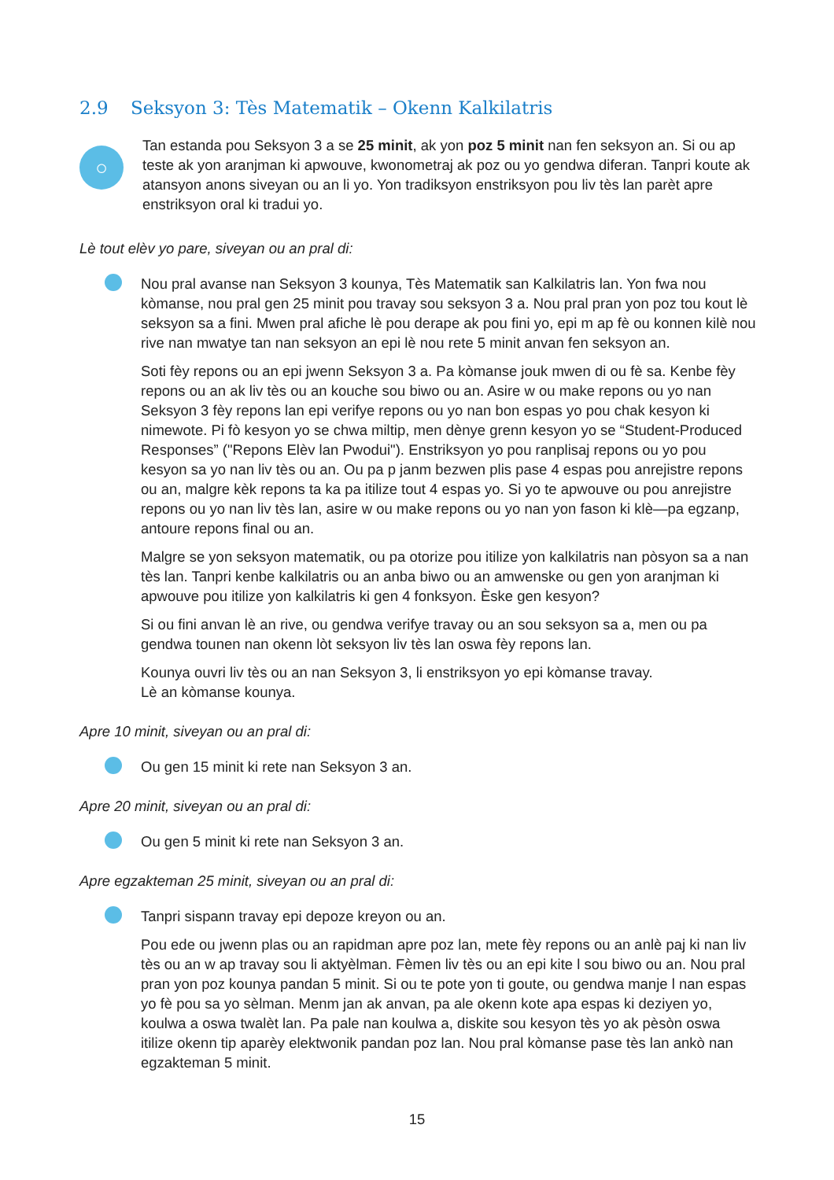2.9 Seksyon 3: Tès Matematik – Okenn Kalkilatris
○
Tan estanda pou Seksyon 3 a se 25 minit, ak yon poz 5 minit nan fen seksyon an. Si ou ap teste ak yon aranjman ki apwouve, kwonometraj ak poz ou yo gendwa diferan. Tanpri koute ak atansyon anons siveyan ou an li yo. Yon tradiksyon enstriksyon pou liv tès lan parèt apre enstriksyon oral ki tradui yo.
Lè tout elèv yo pare, siveyan ou an pral di:
Nou pral avanse nan Seksyon 3 kounya, Tès Matematik san Kalkilatris lan. Yon fwa nou kòmanse, nou pral gen 25 minit pou travay sou seksyon 3 a. Nou pral pran yon poz tou kout lè seksyon sa a fini. Mwen pral afiche lè pou derape ak pou fini yo, epi m ap fè ou konnen kilè nou rive nan mwatye tan nan seksyon an epi lè nou rete 5 minit anvan fen seksyon an.
Soti fèy repons ou an epi jwenn Seksyon 3 a. Pa kòmanse jouk mwen di ou fè sa. Kenbe fèy repons ou an ak liv tès ou an kouche sou biwo ou an. Asire w ou make repons ou yo nan Seksyon 3 fèy repons lan epi verifye repons ou yo nan bon espas yo pou chak kesyon ki nimewote. Pi fò kesyon yo se chwa miltip, men dènye grenn kesyon yo se “Student-Produced Responses” ("Repons Elèv lan Pwodui"). Enstriksyon yo pou ranplisaj repons ou yo pou kesyon sa yo nan liv tès ou an. Ou pa p janm bezwen plis pase 4 espas pou anrejistre repons ou an, malgre kèk repons ta ka pa itilize tout 4 espas yo. Si yo te apwouve ou pou anrejistre repons ou yo nan liv tès lan, asire w ou make repons ou yo nan yon fason ki klè—pa egzanp, antoure repons final ou an.
Malgre se yon seksyon matematik, ou pa otorize pou itilize yon kalkilatris nan pòsyon sa a nan tès lan. Tanpri kenbe kalkilatris ou an anba biwo ou an amwenske ou gen yon aranjman ki apwouve pou itilize yon kalkilatris ki gen 4 fonksyon. Èske gen kesyon?
Si ou fini anvan lè an rive, ou gendwa verifye travay ou an sou seksyon sa a, men ou pa gendwa tounen nan okenn lòt seksyon liv tès lan oswa fèy repons lan.
Kounya ouvri liv tès ou an nan Seksyon 3, li enstriksyon yo epi kòmanse travay.
Lè an kòmanse kounya.
Apre 10 minit, siveyan ou an pral di:
Ou gen 15 minit ki rete nan Seksyon 3 an.
Apre 20 minit, siveyan ou an pral di:
Ou gen 5 minit ki rete nan Seksyon 3 an.
Apre egzakteman 25 minit, siveyan ou an pral di:
Tanpri sispann travay epi depoze kreyon ou an.
Pou ede ou jwenn plas ou an rapidman apre poz lan, mete fèy repons ou an anlè paj ki nan liv tès ou an w ap travay sou li aktyèlman. Fèmen liv tès ou an epi kite l sou biwo ou an. Nou pral pran yon poz kounya pandan 5 minit. Si ou te pote yon ti goute, ou gendwa manje l nan espas yo fè pou sa yo sèlman. Menm jan ak anvan, pa ale okenn kote apa espas ki deziyen yo, koulwa a oswa twalèt lan. Pa pale nan koulwa a, diskite sou kesyon tès yo ak pèsòn oswa itilize okenn tip aparèy elektwonik pandan poz lan. Nou pral kòmanse pase tès lan ankò nan egzakteman 5 minit.
15